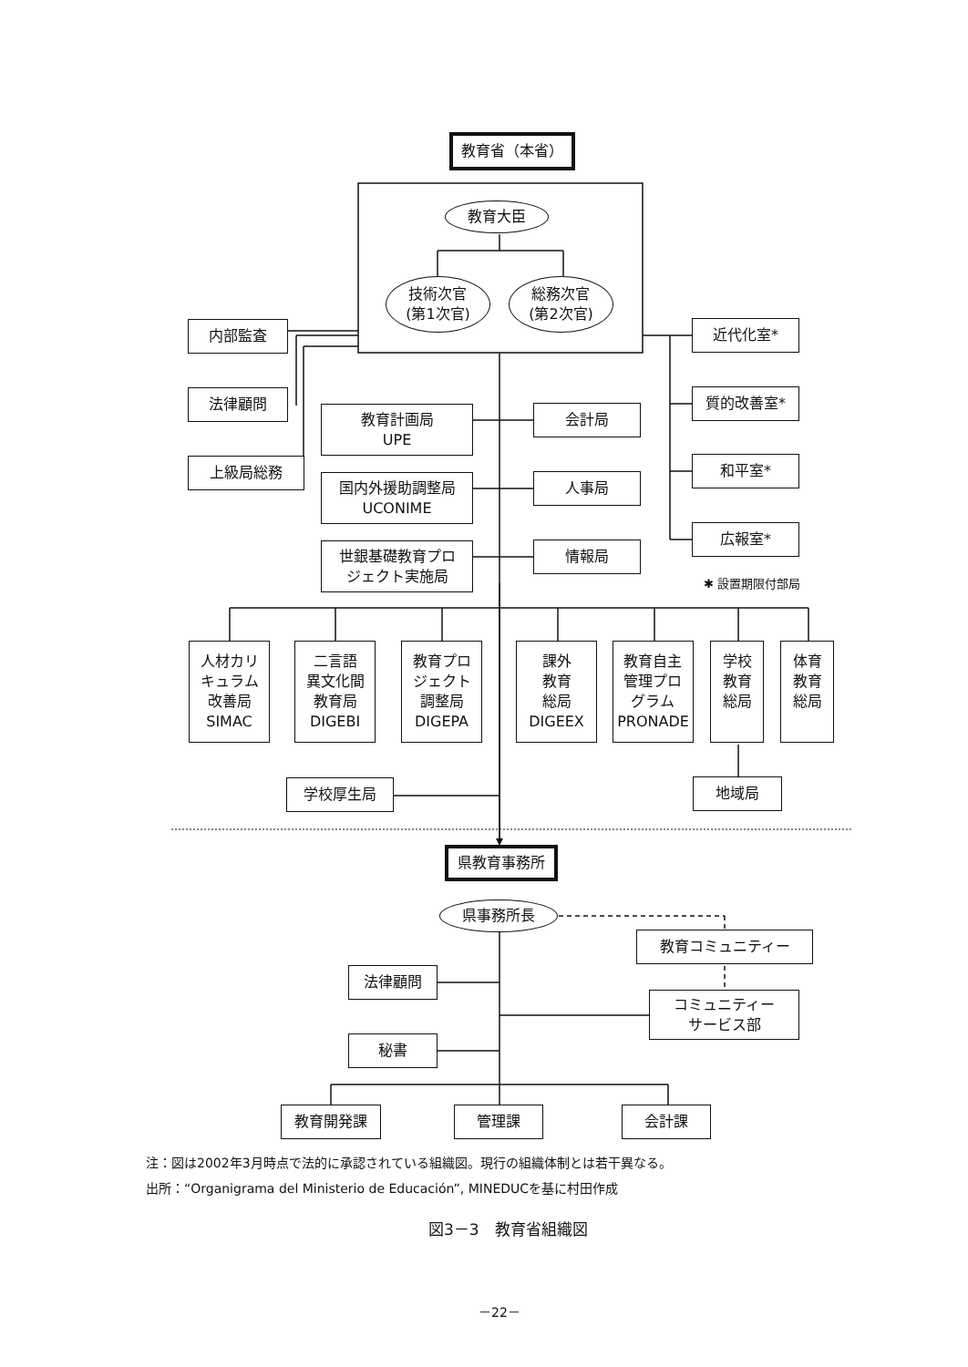教育省（本省）
教育大臣
技術次官
(第1次官)
総務次官
(第2次官)
内部監査
法律顧問
上級局総務
教育計画局
UPE
国内外援助調整局
UCONIME
世銀基礎教育プロ
ジェクト実施局
会計局
人事局
情報局
近代化室*
質的改善室*
和平室*
広報室*
✱ 設置期限付部局
人材カリ
キュラム
改善局
SIMAC
二言語
異文化間
教育局
DIGEBI
教育プロ
ジェクト
調整局
DIGEPA
課外
教育
総局
DIGEEX
教育自主
管理プロ
グラム
PRONADE
学校
教育
総局
体育
教育
総局
学校厚生局 地域局
県教育事務所
県事務所長
教育コミュニティー
コミュニティー
サービス部
法律顧問
秘書
教育開発課 管理課 会計課
注：図は2002年3月時点で法的に承認されている組織図。現行の組織体制とは若干異なる。
出所：“Organigrama del Ministerio de Educación”, MINEDUCを基に村田作成
図3－3　教育省組織図
－22－